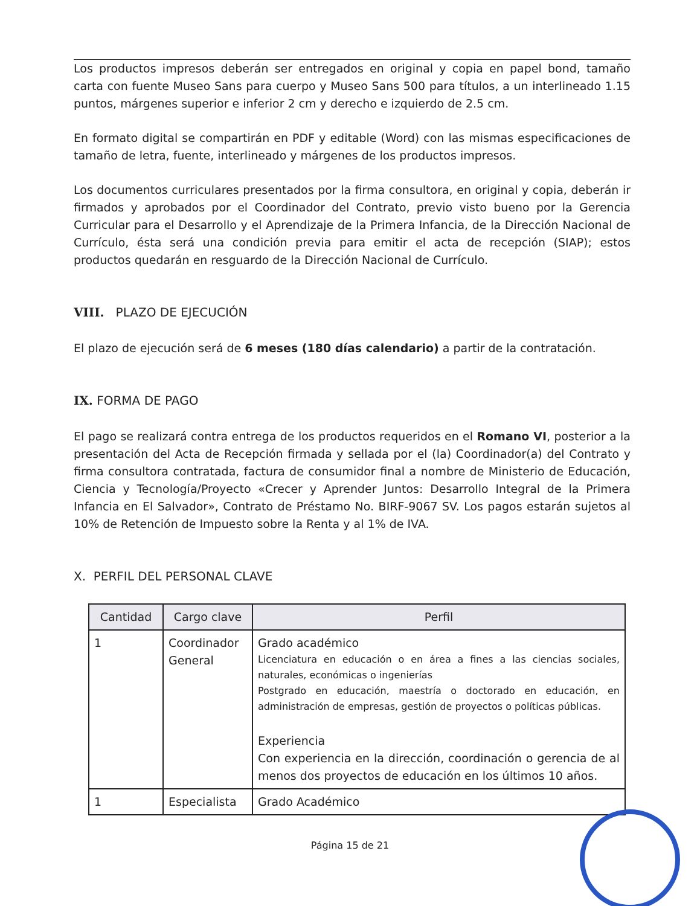Los productos impresos deberán ser entregados en original y copia en papel bond, tamaño carta con fuente Museo Sans para cuerpo y Museo Sans 500 para títulos, a un interlineado 1.15 puntos, márgenes superior e inferior 2 cm y derecho e izquierdo de 2.5 cm.
En formato digital se compartirán en PDF y editable (Word) con las mismas especificaciones de tamaño de letra, fuente, interlineado y márgenes de los productos impresos.
Los documentos curriculares presentados por la firma consultora, en original y copia, deberán ir firmados y aprobados por el Coordinador del Contrato, previo visto bueno por la Gerencia Curricular para el Desarrollo y el Aprendizaje de la Primera Infancia, de la Dirección Nacional de Currículo, ésta será una condición previa para emitir el acta de recepción (SIAP); estos productos quedarán en resguardo de la Dirección Nacional de Currículo.
VIII. PLAZO DE EJECUCIÓN
El plazo de ejecución será de 6 meses (180 días calendario) a partir de la contratación.
IX. FORMA DE PAGO
El pago se realizará contra entrega de los productos requeridos en el Romano VI, posterior a la presentación del Acta de Recepción firmada y sellada por el (la) Coordinador(a) del Contrato y firma consultora contratada, factura de consumidor final a nombre de Ministerio de Educación, Ciencia y Tecnología/Proyecto «Crecer y Aprender Juntos: Desarrollo Integral de la Primera Infancia en El Salvador», Contrato de Préstamo No. BIRF-9067 SV. Los pagos estarán sujetos al 10% de Retención de Impuesto sobre la Renta y al 1% de IVA.
X. PERFIL DEL PERSONAL CLAVE
| Cantidad | Cargo clave | Perfil |
| --- | --- | --- |
| 1 | Coordinador General | Grado académico Licenciatura en educación o en área a fines a las ciencias sociales, naturales, económicas o ingenierías Postgrado en educación, maestría o doctorado en educación, en administración de empresas, gestión de proyectos o políticas públicas. Experiencia Con experiencia en la dirección, coordinación o gerencia de al menos dos proyectos de educación en los últimos 10 años. |
| 1 | Especialista | Grado Académico |
Página 15 de 21